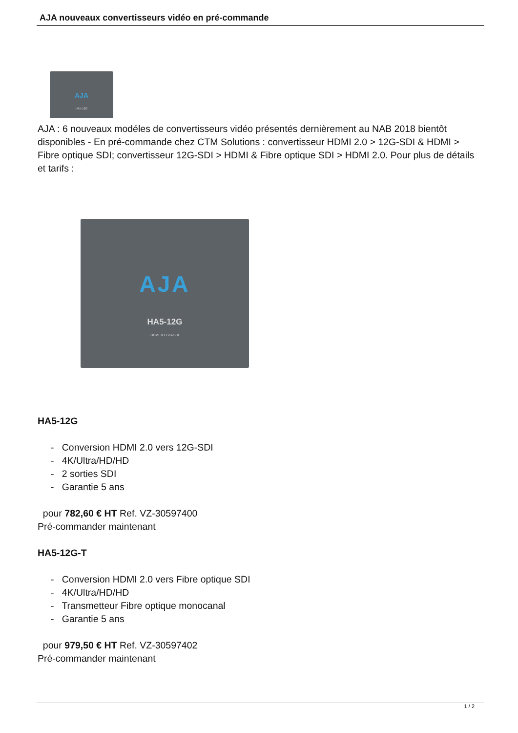AJA nouveaux convertisseurs vidéo en pré-commande
AJA
HA5-12G
AJA : 6 nouveaux modéles de convertisseurs vidéo présentés dernièrement au NAB 2018 bientôt disponibles - En pré-commande chez CTM Solutions : convertisseur HDMI 2.0 > 12G-SDI & HDMI > Fibre optique SDI; convertisseur 12G-SDI > HDMI & Fibre optique SDI > HDMI 2.0. Pour plus de détails et tarifs :
AJA
HA5-12G
HDMI TO 12G-SDI
HA5-12G
- Conversion HDMI 2.0 vers 12G-SDI
- 4K/Ultra/HD/HD
- 2 sorties SDI
- Garantie 5 ans
pour 782,60 € HT Ref. VZ-30597400
Pré-commander maintenant
HA5-12G-T
- Conversion HDMI 2.0 vers Fibre optique SDI
- 4K/Ultra/HD/HD
- Transmetteur Fibre optique monocanal
- Garantie 5 ans
pour 979,50 € HT Ref. VZ-30597402
Pré-commander maintenant
1 / 2